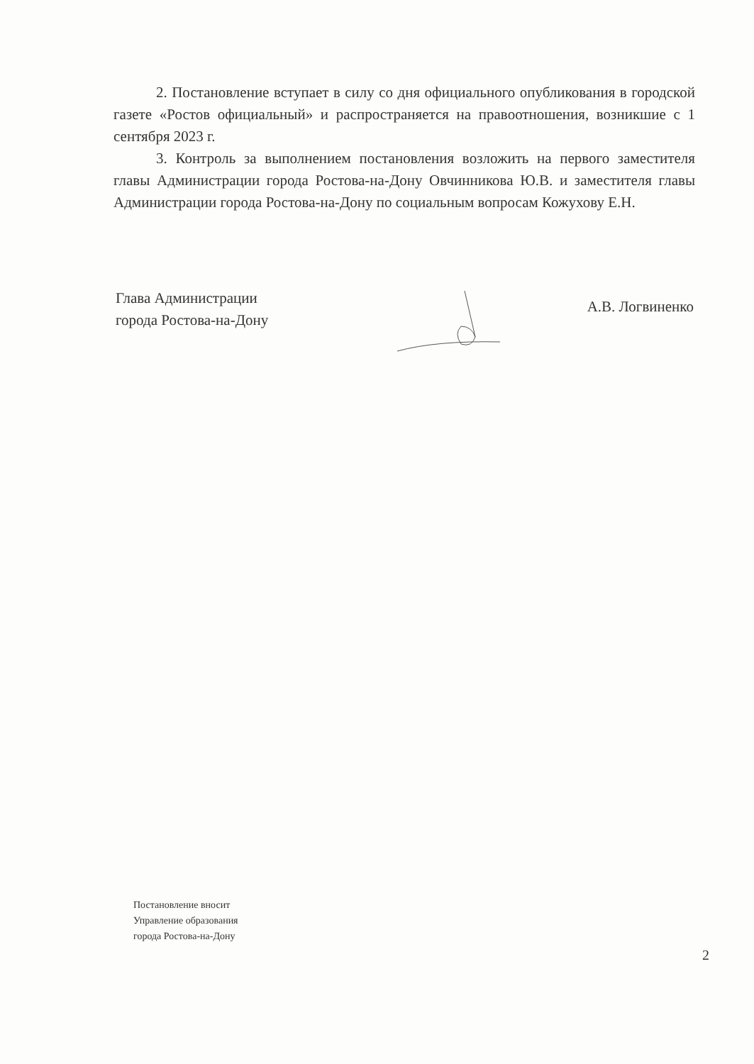2. Постановление вступает в силу со дня официального опубликования в городской газете «Ростов официальный» и распространяется на правоотношения, возникшие с 1 сентября 2023 г.
3. Контроль за выполнением постановления возложить на первого заместителя главы Администрации города Ростова-на-Дону Овчинникова Ю.В. и заместителя главы Администрации города Ростова-на-Дону по социальным вопросам Кожухову Е.Н.
Глава Администрации
города Ростова-на-Дону
А.В. Логвиненко
Постановление вносит
Управление образования
города Ростова-на-Дону
2